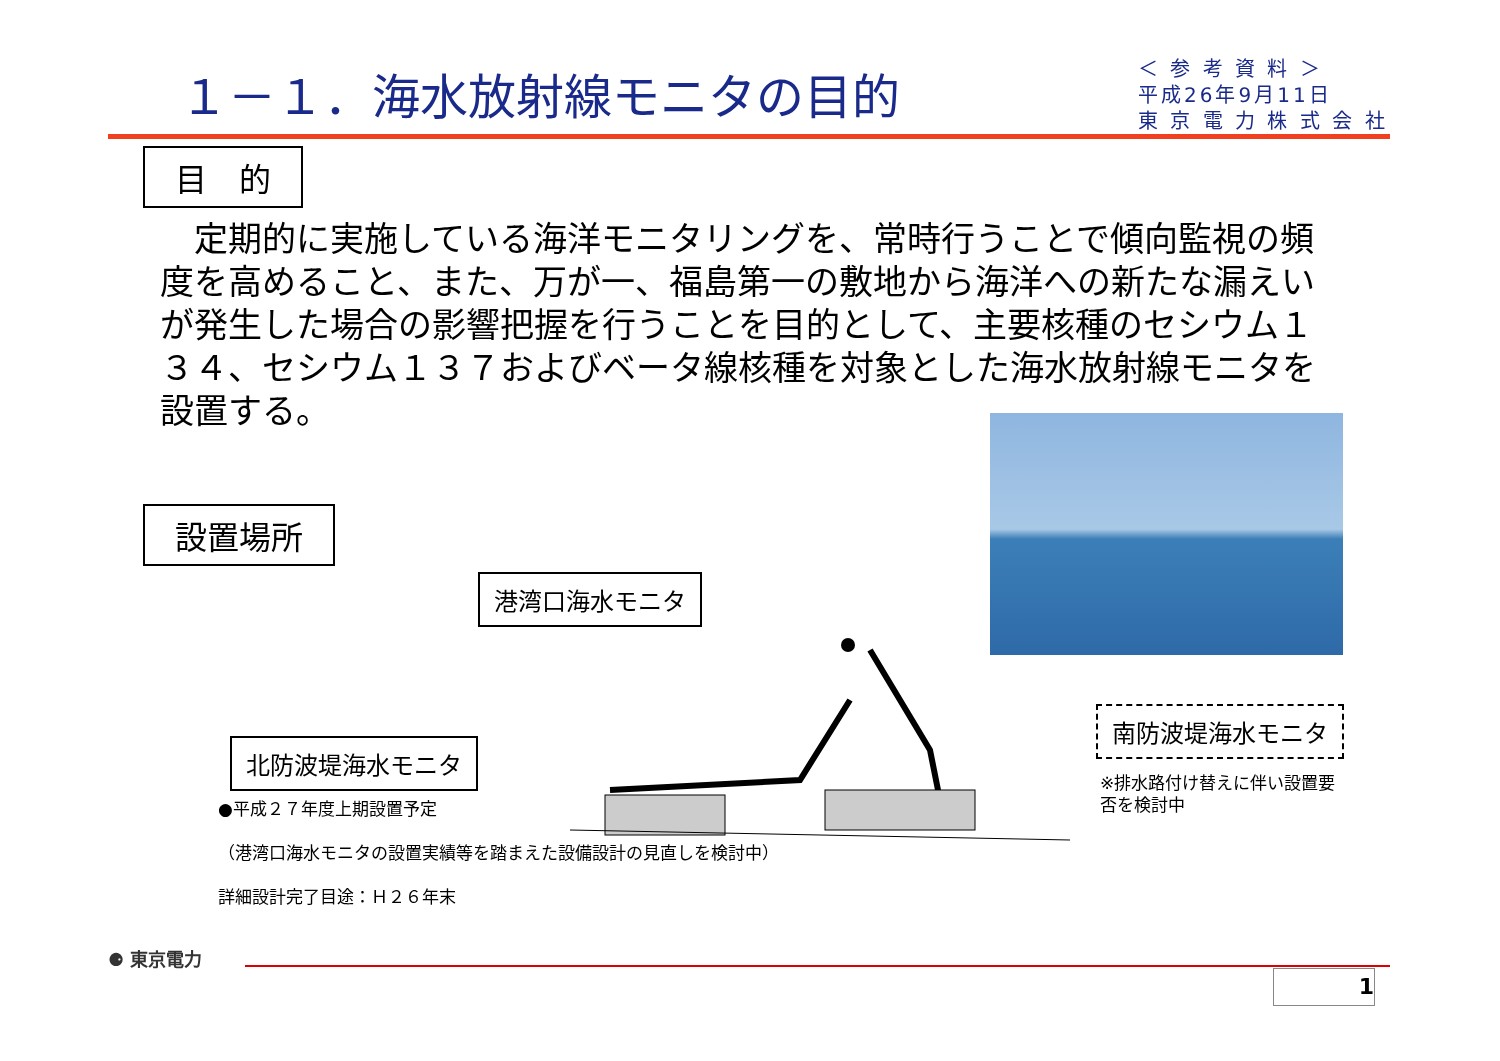１－１．海水放射線モニタの目的
＜ 参 考 資 料 ＞
平成26年9月11日
東 京 電 力 株 式 会 社
目　的
　定期的に実施している海洋モニタリングを、常時行うことで傾向監視の頻度を高めること、また、万が一、福島第一の敷地から海洋への新たな漏えいが発生した場合の影響把握を行うことを目的として、主要核種のセシウム１３４、セシウム１３７およびベータ線核種を対象とした海水放射線モニタを設置する。
設置場所
港湾口海水モニタ
南防波堤海水モニタ
※排水路付け替えに伴い設置要
否を検討中
北防波堤海水モニタ
●平成２７年度上期設置予定
（港湾口海水モニタの設置実績等を踏まえた設備設計の見直しを検討中）
詳細設計完了目途：Ｈ２６年末
⚈ 東京電力
1